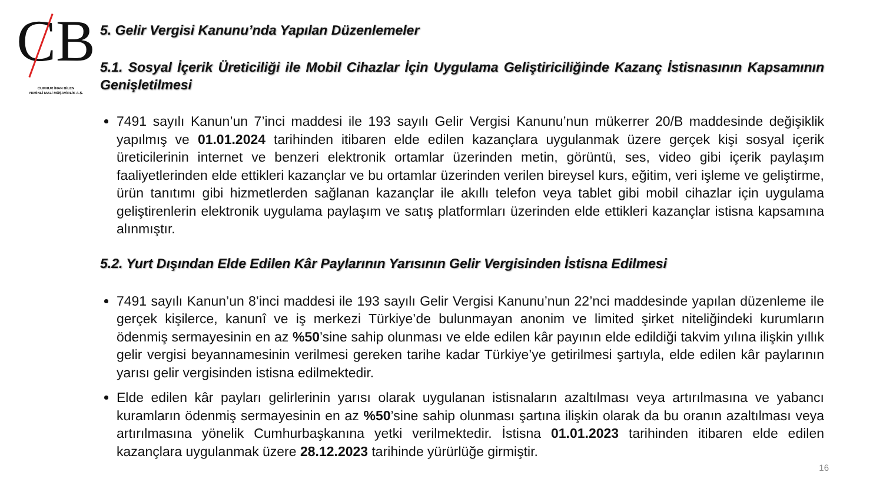CB
CUMHUR İNAN BİLEN
YEMİNLİ MALİ MÜŞAVİRLİK A.Ş.
5. Gelir Vergisi Kanunu’nda Yapılan Düzenlemeler
5.1. Sosyal İçerik Üreticiliği ile Mobil Cihazlar İçin Uygulama Geliştiriciliğinde Kazanç İstisnasının Kapsamının Genişletilmesi
7491 sayılı Kanun’un 7’inci maddesi ile 193 sayılı Gelir Vergisi Kanunu’nun mükerrer 20/B maddesinde değişiklik yapılmış ve 01.01.2024 tarihinden itibaren elde edilen kazançlara uygulanmak üzere gerçek kişi sosyal içerik üreticilerinin internet ve benzeri elektronik ortamlar üzerinden metin, görüntü, ses, video gibi içerik paylaşım faaliyetlerinden elde ettikleri kazançlar ve bu ortamlar üzerinden verilen bireysel kurs, eğitim, veri işleme ve geliştirme, ürün tanıtımı gibi hizmetlerden sağlanan kazançlar ile akıllı telefon veya tablet gibi mobil cihazlar için uygulama geliştirenlerin elektronik uygulama paylaşım ve satış platformları üzerinden elde ettikleri kazançlar istisna kapsamına alınmıştır.
5.2. Yurt Dışından Elde Edilen Kâr Paylarının Yarısının Gelir Vergisinden İstisna Edilmesi
7491 sayılı Kanun’un 8’inci maddesi ile 193 sayılı Gelir Vergisi Kanunu’nun 22’nci maddesinde yapılan düzenleme ile gerçek kişilerce, kanunî ve iş merkezi Türkiye’de bulunmayan anonim ve limited şirket niteliğindeki kurumların ödenmiş sermayesinin en az %50’sine sahip olunması ve elde edilen kâr payının elde edildiği takvim yılına ilişkin yıllık gelir vergisi beyannamesinin verilmesi gereken tarihe kadar Türkiye’ye getirilmesi şartıyla, elde edilen kâr paylarının yarısı gelir vergisinden istisna edilmektedir.
Elde edilen kâr payları gelirlerinin yarısı olarak uygulanan istisnaların azaltılması veya artırılmasına ve yabancı kuramların ödenmiş sermayesinin en az %50’sine sahip olunması şartına ilişkin olarak da bu oranın azaltılması veya artırılmasına yönelik Cumhurbaşkanına yetki verilmektedir. İstisna 01.01.2023 tarihinden itibaren elde edilen kazançlara uygulanmak üzere 28.12.2023 tarihinde yürürlüğe girmiştir.
16